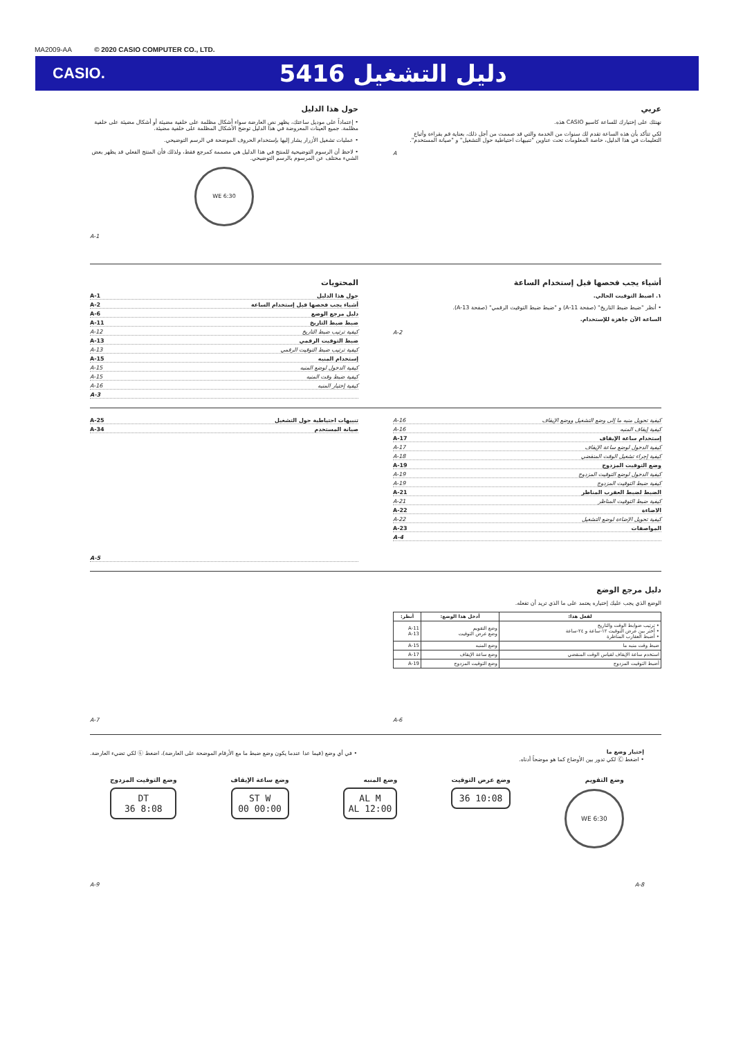MA2009-AA © 2020 CASIO COMPUTER CO., LTD.
CASIO.
دليل التشغيل 5416
عربي
نهنئك على إختيارك للساعة كاسيو CASIO هذه.
لكي تتأكد بأن هذه الساعة تقدم لك سنوات من الخدمة والتي قد صممت من أجل ذلك، بعناية قم بقراءة وأتباع التعليمات في هذا الدليل، خاصة المعلومات تحت عناوين "تنبيهات احتياطية حول التشغيل" و "صيانة المستخدم".
A
حول هذا الدليل
• إعتماداً على موديل ساعتك، يظهر نص العارضة سواء أشكال مظلمة على خلفية مضيئة أو أشكال مضيئة على خلفية مظلمة. جميع العينات المعروضة في هذا الدليل توضح الأشكال المظلمة على خلفية مضيئة.
• عمليات تشغيل الأزرار يشار إليها بإستخدام الحروف الموضحة في الرسم التوضيحي.
• لاحظ أن الرسوم التوضيحية للمنتج في هذا الدليل هي مصممة كمرجع فقط، ولذلك فأن المنتج الفعلي قد يظهر بعض الشيء مختلف عن المرسوم بالرسم التوضيحي.
6:30 WE
A-1
أشياء يجب فحصها قبل إستخدام الساعة
١. اضبط التوقيت الحالي.
• أنظر "ضبط ضبط التاريخ" (صفحة A-11) و "ضبط ضبط التوقيت الرقمي" (صفحة A-13).
الساعة الآن جاهزة للإستخدام.
A-2
المحتويات
حول هذا الدليل A-1
أشياء يجب فحصها قبل إستخدام الساعة A-2
دليل مرجع الوضع A-6
ضبط ضبط التاريخ A-11
كيفية ترتيب ضبط التاريخ A-12
ضبط التوقيت الرقمي A-13
كيفية ترتيب ضبط التوقيت الرقمي A-13
إستخدام المنبه A-15
كيفية الدخول لوضع المنبه A-15
كيفية ضبط وقت المنبه A-15
كيفية إختبار المنبه A-16
A-3
كيفية تحويل منبه ما إلى وضع التشغيل ووضع الإيقاف A-16
كيفية إيقاف المنبه A-16
إستخدام ساعة الإيقاف A-17
كيفية الدخول لوضع ساعة الإيقاف A-17
كيفية إجراء تشغيل الوقت المنقضي A-18
وضع التوقيت المزدوج A-19
كيفية الدخول لوضع التوقيت المزدوج A-19
كيفية ضبط التوقيت المزدوج A-19
الضبط لضبط العقرب المناظر A-21
كيفية ضبط التوقيت المناظر A-21
الاضاءة A-22
كيفية تحويل الإضاءة لوضع التشغيل A-22
المواصفات A-23
A-4
تنبيهات احتياطية حول التشغيل A-25
صيانة المستخدم A-34
A-5
دليل مرجع الوضع
الوضع الذي يجب عليك إختياره يعتمد على ما الذي تريد أن تفعله.
| لفعل هذا: | أدخل هذا الوضع: | أنظر: |
| --- | --- | --- |
| • ترتيب ضوابط الوقت والتاريخ • أختر بين عرض التوقيت ١٢-ساعة و ٢٤-ساعة • أضبط العقارب المناظرة | وضع التقويم وضع عرض التوقيت | A-11 A-13 |
| ضبط وقت منبه ما | وضع المنبه | A-15 |
| استخدم ساعة الإيقاف لقياس الوقت المنقضي | وضع ساعة الإيقاف | A-17 |
| أضبط التوقيت المزدوج | وضع التوقيت المزدوج | A-19 |
A-6
A-7
إختيار وضع ما
• اضغط Ⓒ لكي تدور بين الأوضاع كما هو موضحاً أدناه.
• في أي وضع (فيما عدا عندما يكون وضع ضبط ما مع الأرقام الموضحة على العارضة)، اضغط Ⓛ لكي تضيء العارضة.
وضع التقويم
6:30 WE
وضع عرض التوقيت
10:08 36
وضع المنبه
AL M
12:00 AL
وضع ساعة الإيقاف
ST W
00:00 00
وضع التوقيت المزدوج
DT
8:08 36
A-9 A-8